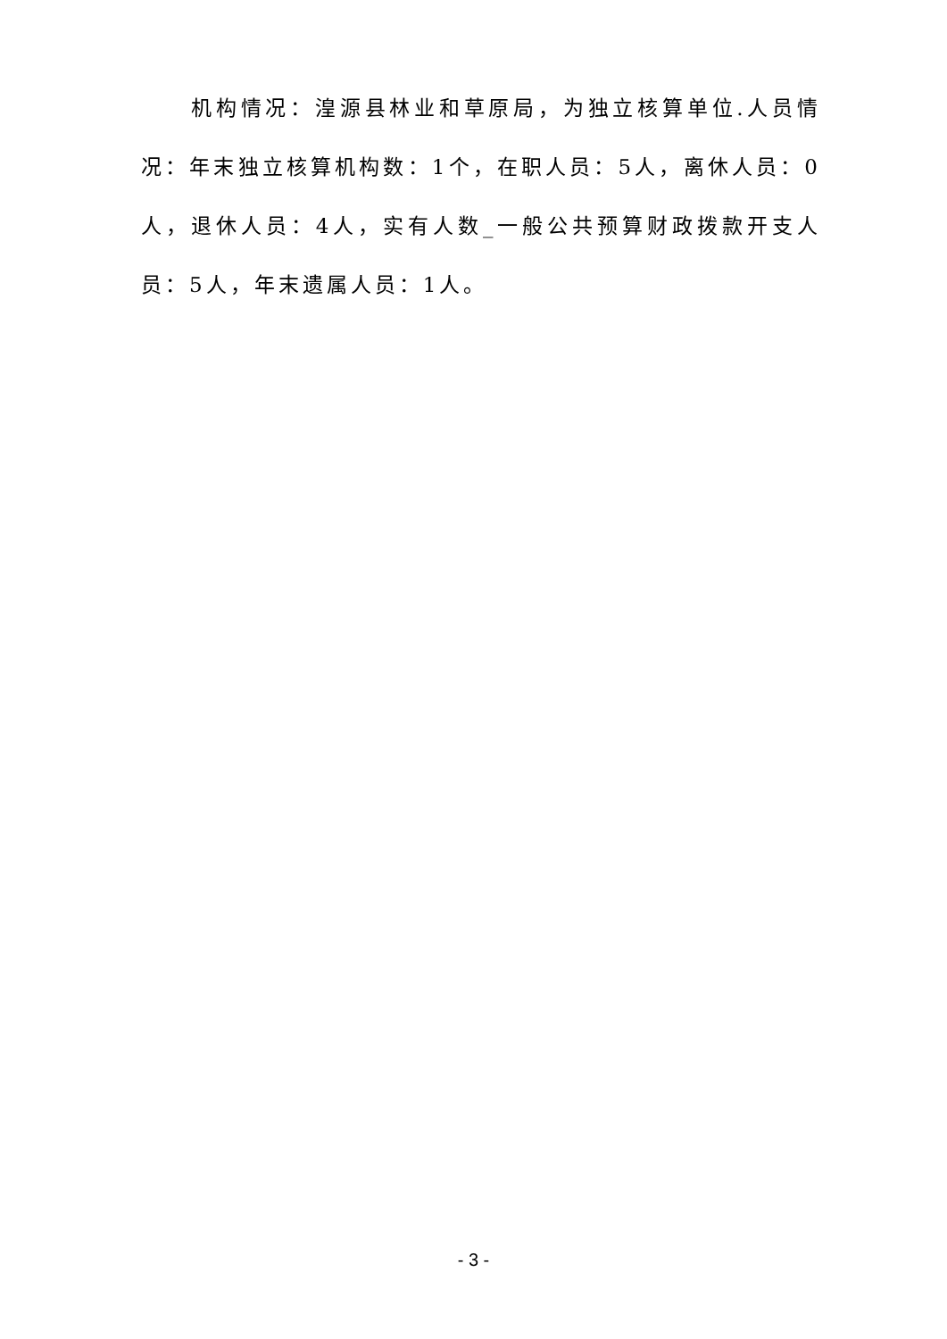机构情况：湟源县林业和草原局，为独立核算单位.人员情况：年末独立核算机构数：1个，在职人员：5人，离休人员：0人，退休人员：4人，实有人数_一般公共预算财政拨款开支人员：5人，年末遗属人员：1人。
- 3 -